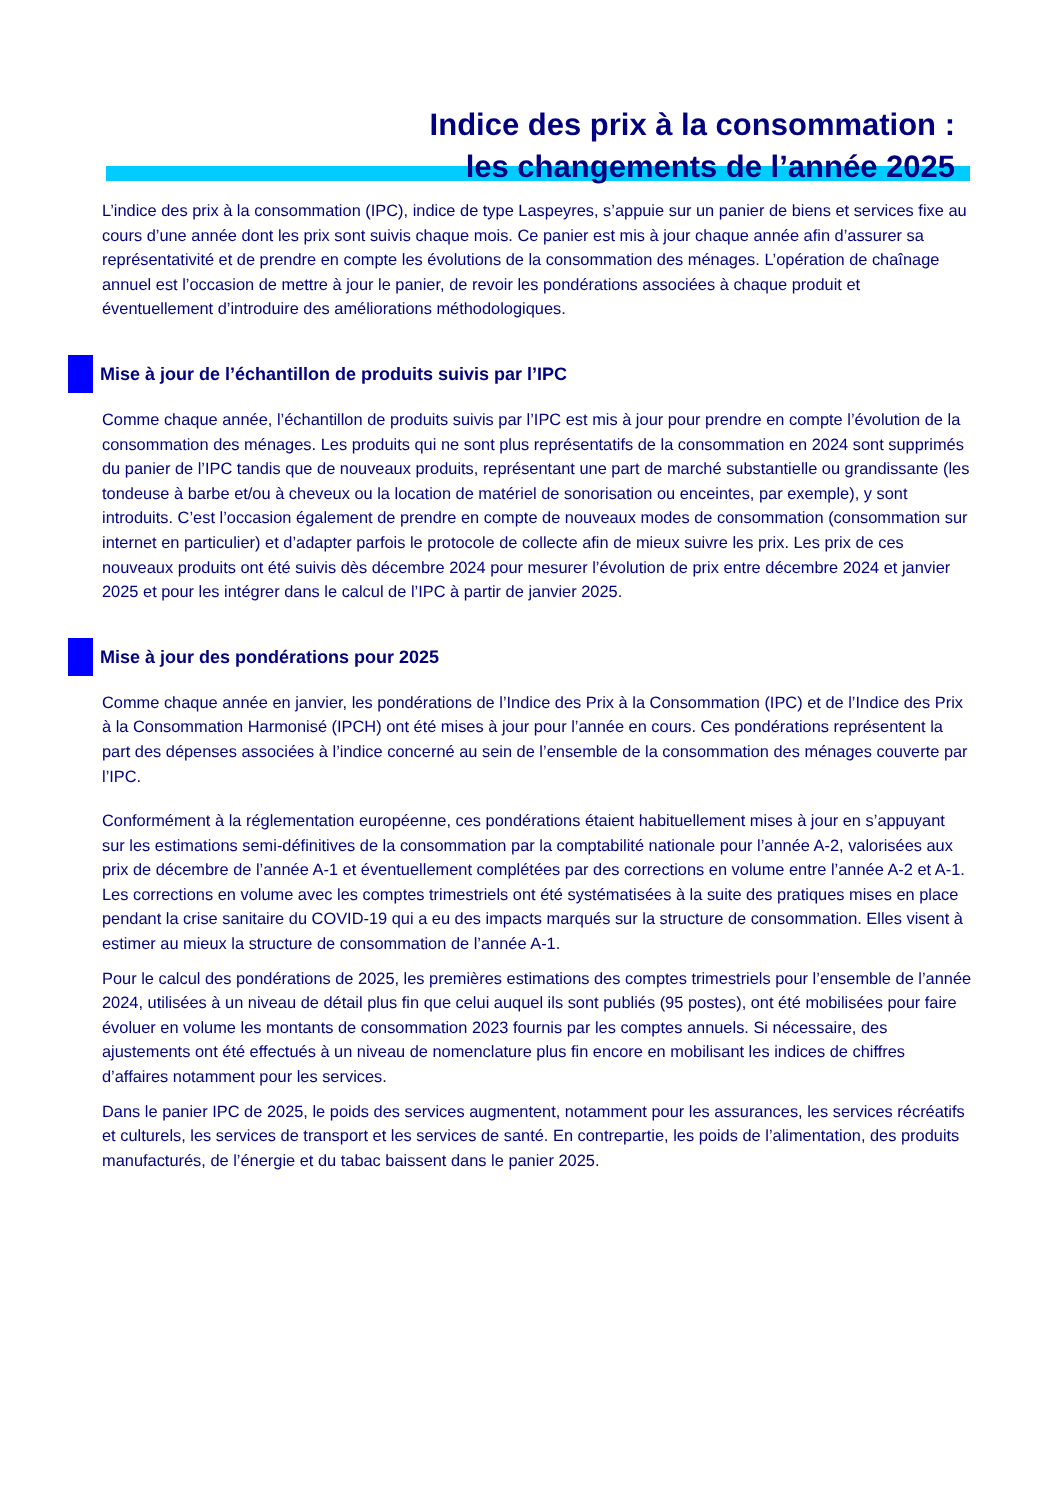Indice des prix à la consommation :
les changements de l’année 2025
L’indice des prix à la consommation (IPC), indice de type Laspeyres, s’appuie sur un panier de biens et services fixe au cours d’une année dont les prix sont suivis chaque mois. Ce panier est mis à jour chaque année afin d’assurer sa représentativité et de prendre en compte les évolutions de la consommation des ménages. L’opération de chaînage annuel est l’occasion de mettre à jour le panier, de revoir les pondérations associées à chaque produit et éventuellement d’introduire des améliorations méthodologiques.
Mise à jour de l’échantillon de produits suivis par l’IPC
Comme chaque année, l’échantillon de produits suivis par l’IPC est mis à jour pour prendre en compte l’évolution de la consommation des ménages. Les produits qui ne sont plus représentatifs de la consommation en 2024 sont supprimés du panier de l’IPC tandis que de nouveaux produits, représentant une part de marché substantielle ou grandissante (les tondeuse à barbe et/ou à cheveux ou la location de matériel de sonorisation ou enceintes, par exemple), y sont introduits. C’est l’occasion également de prendre en compte de nouveaux modes de consommation (consommation sur internet en particulier) et d’adapter parfois le protocole de collecte afin de mieux suivre les prix. Les prix de ces nouveaux produits ont été suivis dès décembre 2024 pour mesurer l’évolution de prix entre décembre 2024 et janvier 2025 et pour les intégrer dans le calcul de l’IPC à partir de janvier 2025.
Mise à jour des pondérations pour 2025
Comme chaque année en janvier, les pondérations de l’Indice des Prix à la Consommation (IPC) et de l’Indice des Prix à la Consommation Harmonisé (IPCH) ont été mises à jour pour l’année en cours. Ces pondérations représentent la part des dépenses associées à l’indice concerné au sein de l’ensemble de la consommation des ménages couverte par l’IPC.
Conformément à la réglementation européenne, ces pondérations étaient habituellement mises à jour en s’appuyant sur les estimations semi-définitives de la consommation par la comptabilité nationale pour l’année A-2, valorisées aux prix de décembre de l’année A-1 et éventuellement complétées par des corrections en volume entre l’année A-2 et A-1. Les corrections en volume avec les comptes trimestriels ont été systématisées à la suite des pratiques mises en place pendant la crise sanitaire du COVID-19 qui a eu des impacts marqués sur la structure de consommation. Elles visent à estimer au mieux la structure de consommation de l’année A-1.
Pour le calcul des pondérations de 2025, les premières estimations des comptes trimestriels pour l’ensemble de l’année 2024, utilisées à un niveau de détail plus fin que celui auquel ils sont publiés (95 postes), ont été mobilisées pour faire évoluer en volume les montants de consommation 2023 fournis par les comptes annuels. Si nécessaire, des ajustements ont été effectués à un niveau de nomenclature plus fin encore en mobilisant les indices de chiffres d’affaires notamment pour les services.
Dans le panier IPC de 2025, le poids des services augmentent, notamment pour les assurances, les services récréatifs et culturels, les services de transport et les services de santé. En contrepartie, les poids de l’alimentation, des produits manufacturés, de l’énergie et du tabac baissent dans le panier 2025.